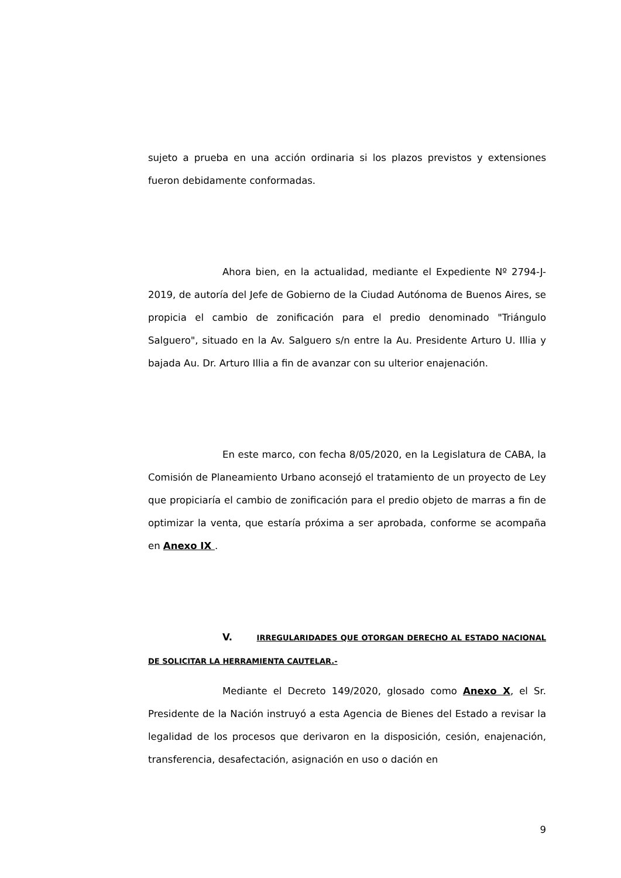sujeto a prueba en una acción ordinaria si los plazos previstos y extensiones fueron debidamente conformadas.
Ahora bien, en la actualidad, mediante el Expediente Nº 2794-J-2019, de autoría del Jefe de Gobierno de la Ciudad Autónoma de Buenos Aires, se propicia el cambio de zonificación para el predio denominado "Triángulo Salguero", situado en la Av. Salguero s/n entre la Au. Presidente Arturo U. Illia y bajada Au. Dr. Arturo Illia a fin de avanzar con su ulterior enajenación.
En este marco, con fecha 8/05/2020, en la Legislatura de CABA, la Comisión de Planeamiento Urbano aconsejó el tratamiento de un proyecto de Ley que propiciaría el cambio de zonificación para el predio objeto de marras a fin de optimizar la venta, que estaría próxima a ser aprobada, conforme se acompaña en Anexo IX .
V. IRREGULARIDADES QUE OTORGAN DERECHO AL ESTADO NACIONAL DE SOLICITAR LA HERRAMIENTA CAUTELAR.-
Mediante el Decreto 149/2020, glosado como Anexo X, el Sr. Presidente de la Nación instruyó a esta Agencia de Bienes del Estado a revisar la legalidad de los procesos que derivaron en la disposición, cesión, enajenación, transferencia, desafectación, asignación en uso o dación en
9